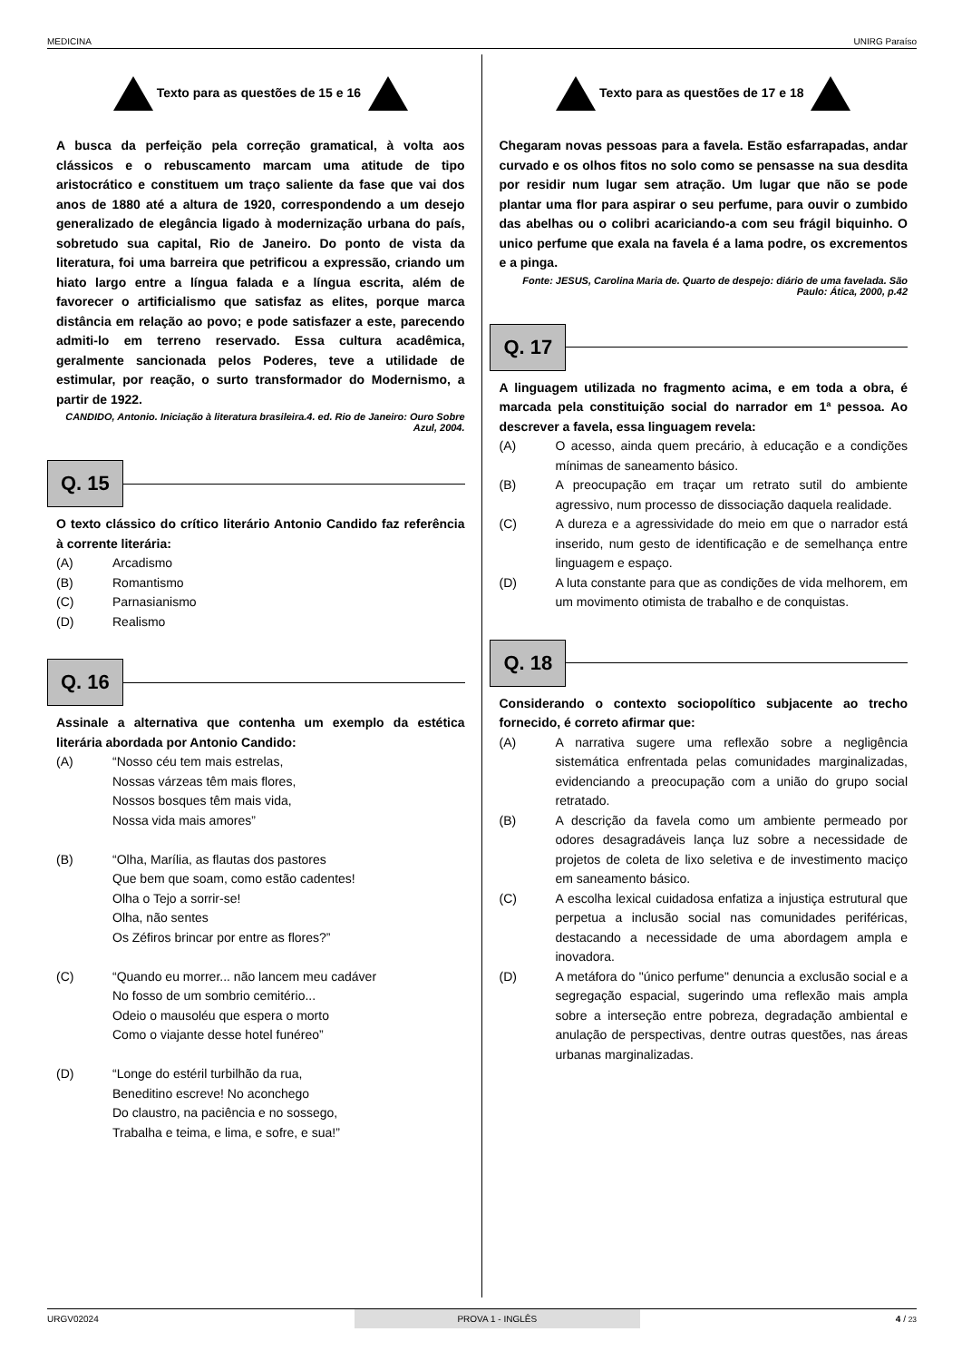MEDICINA UNIRG Paraíso
Texto para as questões de 15 e 16
A busca da perfeição pela correção gramatical, à volta aos clássicos e o rebuscamento marcam uma atitude de tipo aristocrático e constituem um traço saliente da fase que vai dos anos de 1880 até a altura de 1920, correspondendo a um desejo generalizado de elegância ligado à modernização urbana do país, sobretudo sua capital, Rio de Janeiro. Do ponto de vista da literatura, foi uma barreira que petrificou a expressão, criando um hiato largo entre a língua falada e a língua escrita, além de favorecer o artificialismo que satisfaz as elites, porque marca distância em relação ao povo; e pode satisfazer a este, parecendo admiti-lo em terreno reservado. Essa cultura acadêmica, geralmente sancionada pelos Poderes, teve a utilidade de estimular, por reação, o surto transformador do Modernismo, a partir de 1922.
CANDIDO, Antonio. Iniciação à literatura brasileira.4. ed. Rio de Janeiro: Ouro Sobre Azul, 2004.
Q. 15
O texto clássico do crítico literário Antonio Candido faz referência à corrente literária:
(A) Arcadismo
(B) Romantismo
(C) Parnasianismo
(D) Realismo
Q. 16
Assinale a alternativa que contenha um exemplo da estética literária abordada por Antonio Candido:
(A) “Nosso céu tem mais estrelas,
Nossas várzeas têm mais flores,
Nossos bosques têm mais vida,
Nossa vida mais amores”
(B) “Olha, Marília, as flautas dos pastores
Que bem que soam, como estão cadentes!
Olha o Tejo a sorrir-se!
Olha, não sentes
Os Zéfiros brincar por entre as flores?”
(C) “Quando eu morrer... não lancem meu cadáver
No fosso de um sombrio cemitério...
Odeio o mausoléu que espera o morto
Como o viajante desse hotel funéreo”
(D) “Longe do estéril turbilhão da rua,
Beneditino escreve! No aconchego
Do claustro, na paciência e no sossego,
Trabalha e teima, e lima, e sofre, e sua!”
Texto para as questões de 17 e 18
Chegaram novas pessoas para a favela. Estão esfarrapadas, andar curvado e os olhos fitos no solo como se pensasse na sua desdita por residir num lugar sem atração. Um lugar que não se pode plantar uma flor para aspirar o seu perfume, para ouvir o zumbido das abelhas ou o colibri acariciando-a com seu frágil biquinho. O unico perfume que exala na favela é a lama podre, os excrementos e a pinga.
Fonte: JESUS, Carolina Maria de. Quarto de despejo: diário de uma favelada. São Paulo: Ática, 2000, p.42
Q. 17
A linguagem utilizada no fragmento acima, e em toda a obra, é marcada pela constituição social do narrador em 1ª pessoa. Ao descrever a favela, essa linguagem revela:
(A) O acesso, ainda quem precário, à educação e a condições mínimas de saneamento básico.
(B) A preocupação em traçar um retrato sutil do ambiente agressivo, num processo de dissociação daquela realidade.
(C) A dureza e a agressividade do meio em que o narrador está inserido, num gesto de identificação e de semelhança entre linguagem e espaço.
(D) A luta constante para que as condições de vida melhorem, em um movimento otimista de trabalho e de conquistas.
Q. 18
Considerando o contexto sociopolítico subjacente ao trecho fornecido, é correto afirmar que:
(A) A narrativa sugere uma reflexão sobre a negligência sistemática enfrentada pelas comunidades marginalizadas, evidenciando a preocupação com a união do grupo social retratado.
(B) A descrição da favela como um ambiente permeado por odores desagradáveis lança luz sobre a necessidade de projetos de coleta de lixo seletiva e de investimento maciço em saneamento básico.
(C) A escolha lexical cuidadosa enfatiza a injustiça estrutural que perpetua a inclusão social nas comunidades periféricas, destacando a necessidade de uma abordagem ampla e inovadora.
(D) A metáfora do "único perfume" denuncia a exclusão social e a segregação espacial, sugerindo uma reflexão mais ampla sobre a interseção entre pobreza, degradação ambiental e anulação de perspectivas, dentre outras questões, nas áreas urbanas marginalizadas.
URGV02024 PROVA 1 - INGLÊS 4 / 23